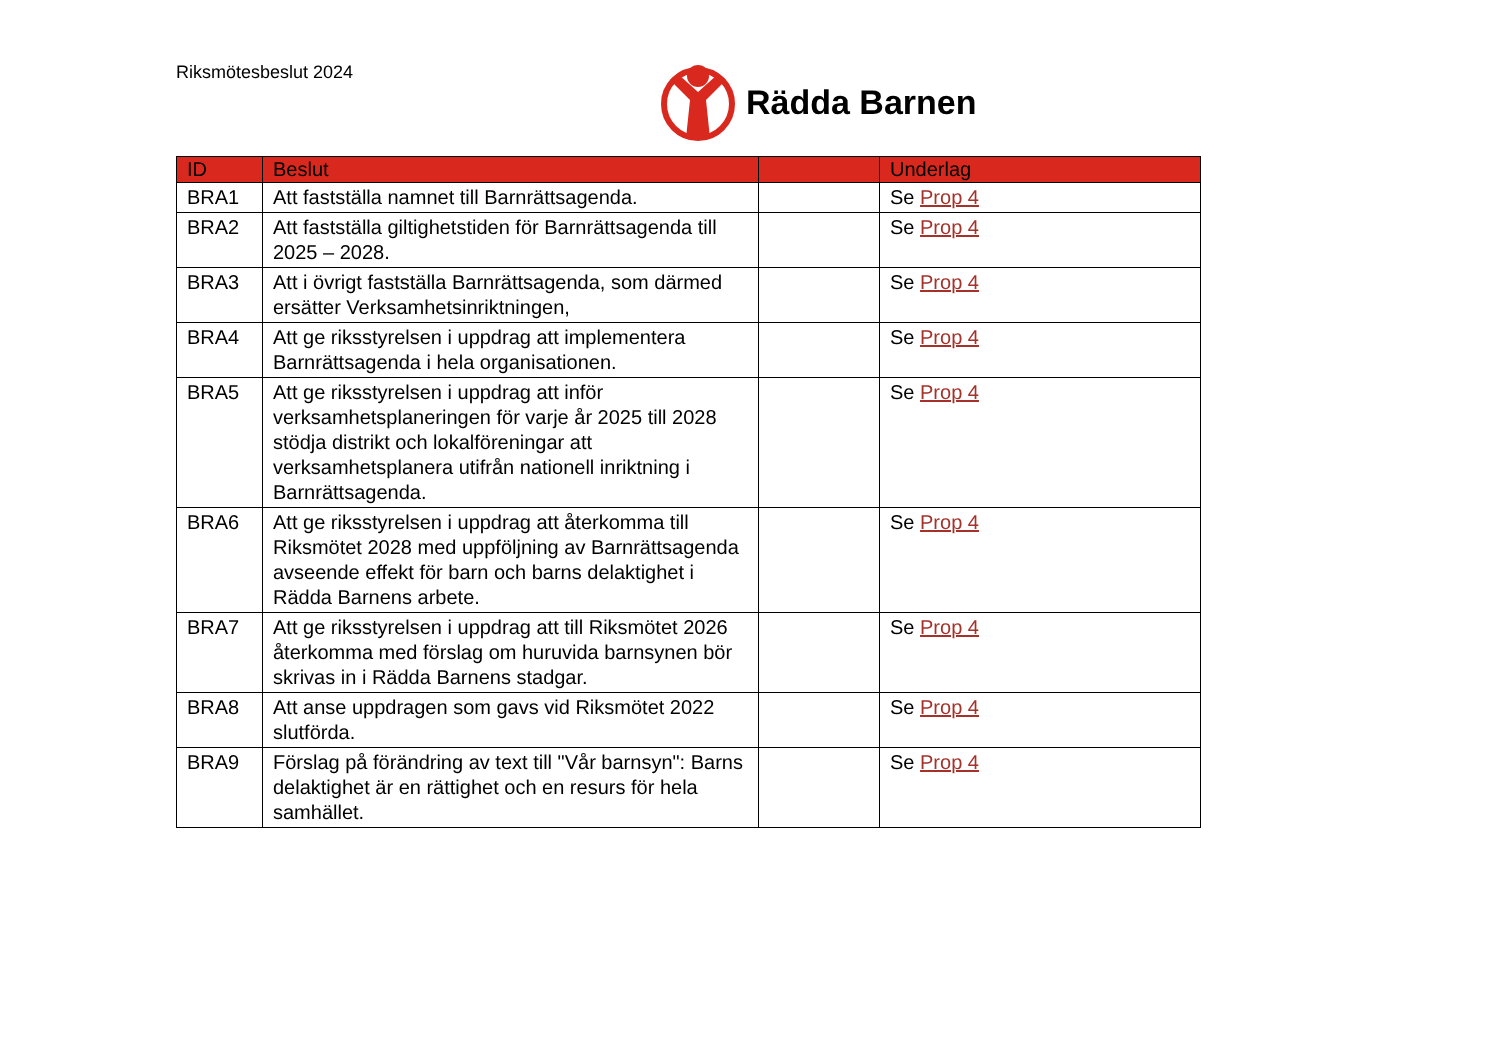Riksmötesbeslut 2024 Rädda Barnen
| ID | Beslut | | Underlag |
| --- | --- | --- | --- |
| BRA1 | Att fastställa namnet till Barnrättsagenda. | | Se Prop 4 |
| BRA2 | Att fastställa giltighetstiden för Barnrättsagenda till 2025 – 2028. | | Se Prop 4 |
| BRA3 | Att i övrigt fastställa Barnrättsagenda, som därmed ersätter Verksamhetsinriktningen, | | Se Prop 4 |
| BRA4 | Att ge riksstyrelsen i uppdrag att implementera Barnrättsagenda i hela organisationen. | | Se Prop 4 |
| BRA5 | Att ge riksstyrelsen i uppdrag att inför verksamhetsplaneringen för varje år 2025 till 2028 stödja distrikt och lokalföreningar att verksamhetsplanera utifrån nationell inriktning i Barnrättsagenda. | | Se Prop 4 |
| BRA6 | Att ge riksstyrelsen i uppdrag att återkomma till Riksmötet 2028 med uppföljning av Barnrättsagenda avseende effekt för barn och barns delaktighet i Rädda Barnens arbete. | | Se Prop 4 |
| BRA7 | Att ge riksstyrelsen i uppdrag att till Riksmötet 2026 återkomma med förslag om huruvida barnsynen bör skrivas in i Rädda Barnens stadgar. | | Se Prop 4 |
| BRA8 | Att anse uppdragen som gavs vid Riksmötet 2022 slutförda. | | Se Prop 4 |
| BRA9 | Förslag på förändring av text till "Vår barnsyn": Barns delaktighet är en rättighet och en resurs för hela samhället. | | Se Prop 4 |